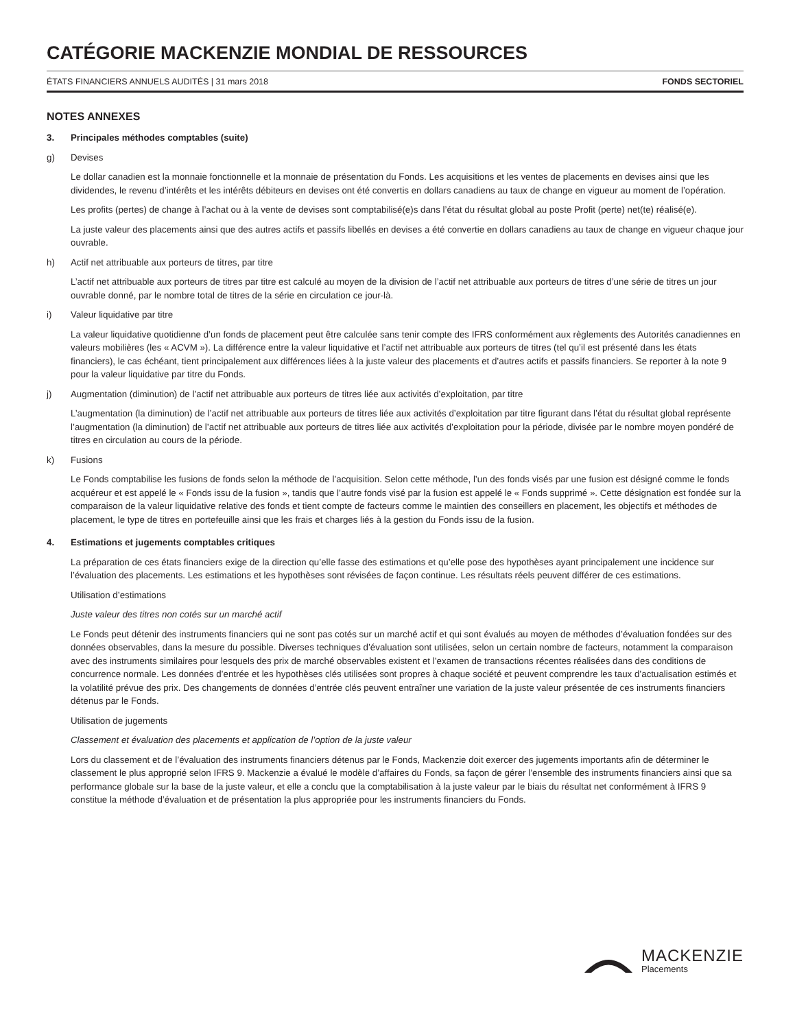CATÉGORIE MACKENZIE MONDIAL DE RESSOURCES
ÉTATS FINANCIERS ANNUELS AUDITÉS | 31 mars 2018 FONDS SECTORIEL
NOTES ANNEXES
3. Principales méthodes comptables (suite)
g) Devises
Le dollar canadien est la monnaie fonctionnelle et la monnaie de présentation du Fonds. Les acquisitions et les ventes de placements en devises ainsi que les dividendes, le revenu d’intérêts et les intérêts débiteurs en devises ont été convertis en dollars canadiens au taux de change en vigueur au moment de l’opération.
Les profits (pertes) de change à l’achat ou à la vente de devises sont comptabilisé(e)s dans l’état du résultat global au poste Profit (perte) net(te) réalisé(e).
La juste valeur des placements ainsi que des autres actifs et passifs libellés en devises a été convertie en dollars canadiens au taux de change en vigueur chaque jour ouvrable.
h) Actif net attribuable aux porteurs de titres, par titre
L’actif net attribuable aux porteurs de titres par titre est calculé au moyen de la division de l’actif net attribuable aux porteurs de titres d’une série de titres un jour ouvrable donné, par le nombre total de titres de la série en circulation ce jour-là.
i) Valeur liquidative par titre
La valeur liquidative quotidienne d’un fonds de placement peut être calculée sans tenir compte des IFRS conformément aux règlements des Autorités canadiennes en valeurs mobilières (les « ACVM »). La différence entre la valeur liquidative et l’actif net attribuable aux porteurs de titres (tel qu’il est présenté dans les états financiers), le cas échéant, tient principalement aux différences liées à la juste valeur des placements et d’autres actifs et passifs financiers. Se reporter à la note 9 pour la valeur liquidative par titre du Fonds.
j) Augmentation (diminution) de l’actif net attribuable aux porteurs de titres liée aux activités d’exploitation, par titre
L’augmentation (la diminution) de l’actif net attribuable aux porteurs de titres liée aux activités d’exploitation par titre figurant dans l’état du résultat global représente l’augmentation (la diminution) de l’actif net attribuable aux porteurs de titres liée aux activités d’exploitation pour la période, divisée par le nombre moyen pondéré de titres en circulation au cours de la période.
k) Fusions
Le Fonds comptabilise les fusions de fonds selon la méthode de l’acquisition. Selon cette méthode, l’un des fonds visés par une fusion est désigné comme le fonds acquéreur et est appelé le « Fonds issu de la fusion », tandis que l’autre fonds visé par la fusion est appelé le « Fonds supprimé ». Cette désignation est fondée sur la comparaison de la valeur liquidative relative des fonds et tient compte de facteurs comme le maintien des conseillers en placement, les objectifs et méthodes de placement, le type de titres en portefeuille ainsi que les frais et charges liés à la gestion du Fonds issu de la fusion.
4. Estimations et jugements comptables critiques
La préparation de ces états financiers exige de la direction qu’elle fasse des estimations et qu’elle pose des hypothèses ayant principalement une incidence sur l’évaluation des placements. Les estimations et les hypothèses sont révisées de façon continue. Les résultats réels peuvent différer de ces estimations.
Utilisation d’estimations
Juste valeur des titres non cotés sur un marché actif
Le Fonds peut détenir des instruments financiers qui ne sont pas cotés sur un marché actif et qui sont évalués au moyen de méthodes d’évaluation fondées sur des données observables, dans la mesure du possible. Diverses techniques d’évaluation sont utilisées, selon un certain nombre de facteurs, notamment la comparaison avec des instruments similaires pour lesquels des prix de marché observables existent et l’examen de transactions récentes réalisées dans des conditions de concurrence normale. Les données d’entrée et les hypothèses clés utilisées sont propres à chaque société et peuvent comprendre les taux d’actualisation estimés et la volatilité prévue des prix. Des changements de données d’entrée clés peuvent entraîner une variation de la juste valeur présentée de ces instruments financiers détenus par le Fonds.
Utilisation de jugements
Classement et évaluation des placements et application de l’option de la juste valeur
Lors du classement et de l’évaluation des instruments financiers détenus par le Fonds, Mackenzie doit exercer des jugements importants afin de déterminer le classement le plus approprié selon IFRS 9. Mackenzie a évalué le modèle d’affaires du Fonds, sa façon de gérer l’ensemble des instruments financiers ainsi que sa performance globale sur la base de la juste valeur, et elle a conclu que la comptabilisation à la juste valeur par le biais du résultat net conformément à IFRS 9 constitue la méthode d’évaluation et de présentation la plus appropriée pour les instruments financiers du Fonds.
MACKENZIE
Placements